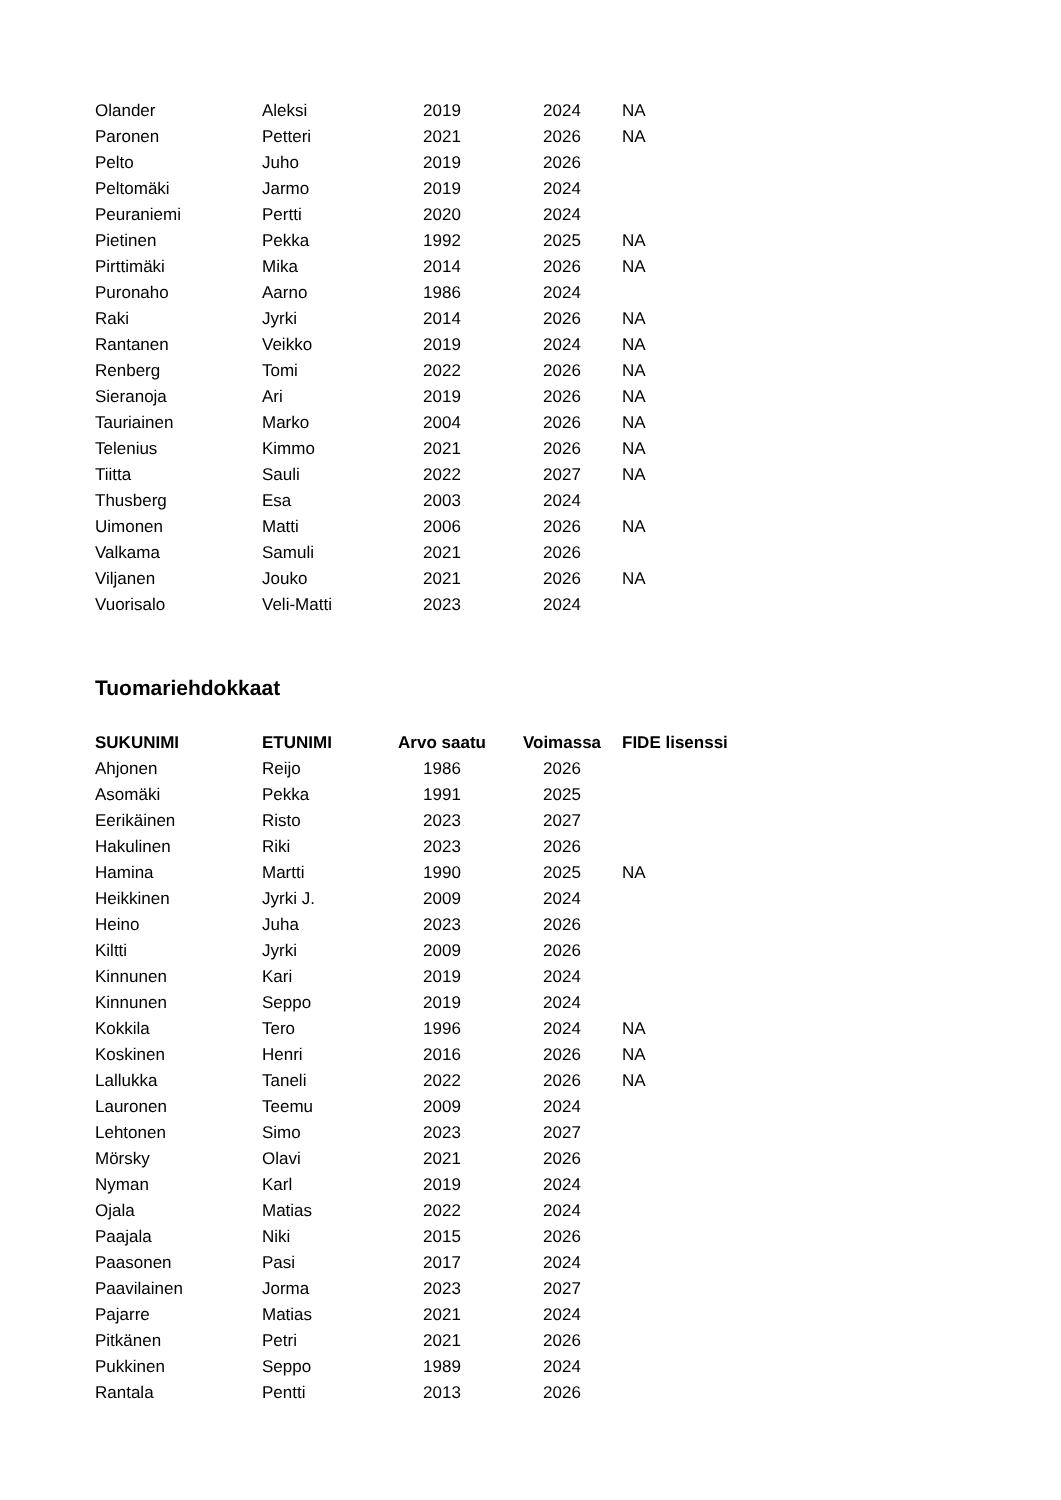| Olander | Aleksi | 2019 | 2024 | NA |
| Paronen | Petteri | 2021 | 2026 | NA |
| Pelto | Juho | 2019 | 2026 | |
| Peltomäki | Jarmo | 2019 | 2024 | |
| Peuraniemi | Pertti | 2020 | 2024 | |
| Pietinen | Pekka | 1992 | 2025 | NA |
| Pirttimäki | Mika | 2014 | 2026 | NA |
| Puronaho | Aarno | 1986 | 2024 | |
| Raki | Jyrki | 2014 | 2026 | NA |
| Rantanen | Veikko | 2019 | 2024 | NA |
| Renberg | Tomi | 2022 | 2026 | NA |
| Sieranoja | Ari | 2019 | 2026 | NA |
| Tauriainen | Marko | 2004 | 2026 | NA |
| Telenius | Kimmo | 2021 | 2026 | NA |
| Tiitta | Sauli | 2022 | 2027 | NA |
| Thusberg | Esa | 2003 | 2024 | |
| Uimonen | Matti | 2006 | 2026 | NA |
| Valkama | Samuli | 2021 | 2026 | |
| Viljanen | Jouko | 2021 | 2026 | NA |
| Vuorisalo | Veli-Matti | 2023 | 2024 | |
Tuomariehdokkaat
| SUKUNIMI | ETUNIMI | Arvo saatu | Voimassa | FIDE lisenssi |
| --- | --- | --- | --- | --- |
| Ahjonen | Reijo | 1986 | 2026 | |
| Asomäki | Pekka | 1991 | 2025 | |
| Eerikäinen | Risto | 2023 | 2027 | |
| Hakulinen | Riki | 2023 | 2026 | |
| Hamina | Martti | 1990 | 2025 | NA |
| Heikkinen | Jyrki J. | 2009 | 2024 | |
| Heino | Juha | 2023 | 2026 | |
| Kiltti | Jyrki | 2009 | 2026 | |
| Kinnunen | Kari | 2019 | 2024 | |
| Kinnunen | Seppo | 2019 | 2024 | |
| Kokkila | Tero | 1996 | 2024 | NA |
| Koskinen | Henri | 2016 | 2026 | NA |
| Lallukka | Taneli | 2022 | 2026 | NA |
| Lauronen | Teemu | 2009 | 2024 | |
| Lehtonen | Simo | 2023 | 2027 | |
| Mörsky | Olavi | 2021 | 2026 | |
| Nyman | Karl | 2019 | 2024 | |
| Ojala | Matias | 2022 | 2024 | |
| Paajala | Niki | 2015 | 2026 | |
| Paasonen | Pasi | 2017 | 2024 | |
| Paavilainen | Jorma | 2023 | 2027 | |
| Pajarre | Matias | 2021 | 2024 | |
| Pitkänen | Petri | 2021 | 2026 | |
| Pukkinen | Seppo | 1989 | 2024 | |
| Rantala | Pentti | 2013 | 2026 | |